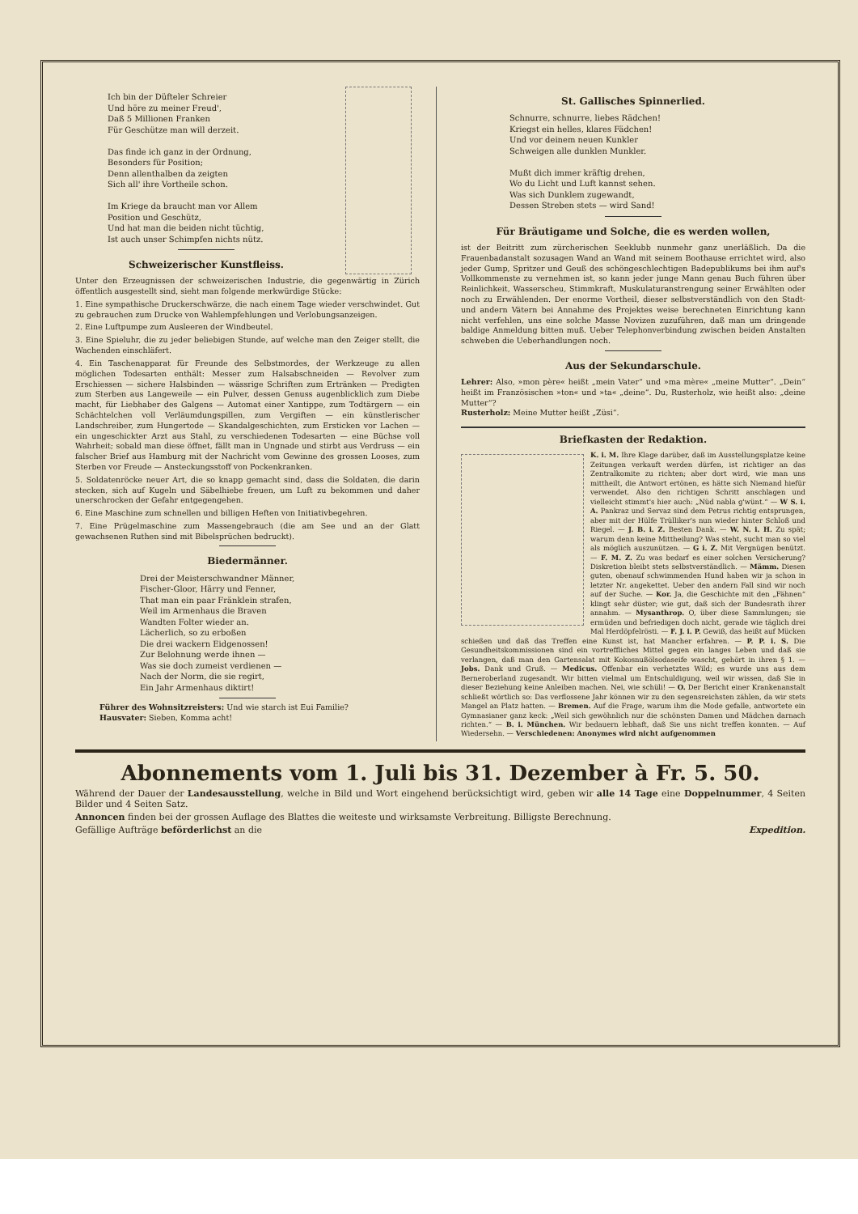Ich bin der Düfteler Schreier
Und höre zu meiner Freud',
Daß 5 Millionen Franken
Für Geschütze man will derzeit.
Das finde ich ganz in der Ordnung,
Besonders für Position;
Denn allenthalben da zeigten
Sich all' ihre Vortheile schon.
Im Kriege da braucht man vor Allem
Position und Geschütz,
Und hat man die beiden nicht tüchtig,
Ist auch unser Schimpfen nichts nütz.
Schweizerischer Kunstfleiss.
Unter den Erzeugnissen der schweizerischen Industrie, die gegenwärtig in Zürich öffentlich ausgestellt sind, sieht man folgende merkwürdige Stücke:
1. Eine sympathische Druckerschwärze, die nach einem Tage wieder verschwindet. Gut zu gebrauchen zum Drucke von Wahlempfehlungen und Verlobungsanzeigen.
2. Eine Luftpumpe zum Ausleeren der Windbeutel.
3. Eine Spieluhr, die zu jeder beliebigen Stunde, auf welche man den Zeiger stellt, die Wachenden einschläfert.
4. Ein Taschenapparat für Freunde des Selbstmordes, der Werkzeuge zu allen möglichen Todesarten enthält: Messer zum Halsabschneiden — Revolver zum Erschiessen — sichere Halsbinden — wässrige Schriften zum Ertränken — Predigten zum Sterben aus Langeweile — ein Pulver, dessen Genuss augenblicklich zum Diebe macht, für Liebhaber des Galgens — Automat einer Xantippe, zum Todtärgern — ein Schächtelchen voll Verläumdungspillen, zum Vergiften — ein künstlerischer Landschreiber, zum Hungertode — Skandalgeschichten, zum Ersticken vor Lachen — ein ungeschickter Arzt aus Stahl, zu verschiedenen Todesarten — eine Büchse voll Wahrheit; sobald man diese öffnet, fällt man in Ungnade und stirbt aus Verdruss — ein falscher Brief aus Hamburg mit der Nachricht vom Gewinne des grossen Looses, zum Sterben vor Freude — Ansteckungsstoff von Pockenkranken.
5. Soldatenröcke neuer Art, die so knapp gemacht sind, dass die Soldaten, die darin stecken, sich auf Kugeln und Säbelhiebe freuen, um Luft zu bekommen und daher unerschrocken der Gefahr entgegengehen.
6. Eine Maschine zum schnellen und billigen Heften von Initiativbegehren.
7. Eine Prügelmaschine zum Massengebrauch (die am See und an der Glatt gewachsenen Ruthen sind mit Bibelsprüchen bedruckt).
Biedermänner.
Drei der Meisterschwandner Männer,
Fischer-Gloor, Härry und Fenner,
That man ein paar Fränklein strafen,
Weil im Armenhaus die Braven
Wandten Folter wieder an.
Lächerlich, so zu erboßen
Die drei wackern Eidgenossen!
Zur Belohnung werde ihnen —
Was sie doch zumeist verdienen —
Nach der Norm, die sie regirt,
Ein Jahr Armenhaus diktirt!
Führer des Wohnsitzreisters: Und wie starch ist Eui Familie?
Hausvater: Sieben, Komma acht!
St. Gallisches Spinnerlied.
Schnurre, schnurre, liebes Rädchen!
Kriegst ein helles, klares Fädchen!
Und vor deinem neuen Kunkler
Schweigen alle dunklen Munkler.
Mußt dich immer kräftig drehen,
Wo du Licht und Luft kannst sehen.
Was sich Dunklem zugewandt,
Dessen Streben stets — wird Sand!
Für Bräutigame und Solche, die es werden wollen,
ist der Beitritt zum zürcherischen Seeklubb nunmehr ganz unerläßlich. Da die Frauenbadanstalt sozusagen Wand an Wand mit seinem Boothause errichtet wird, also jeder Gump, Spritzer und Geuß des schöngeschlechtigen Badepublikums bei ihm auf's Vollkommenste zu vernehmen ist, so kann jeder junge Mann genau Buch führen über Reinlichkeit, Wasserscheu, Stimmkraft, Muskulaturanstrengung seiner Erwählten oder noch zu Erwählenden. Der enorme Vortheil, dieser selbstverständlich von den Stadt- und andern Vätern bei Annahme des Projektes weise berechneten Einrichtung kann nicht verfehlen, uns eine solche Masse Novizen zuzuführen, daß man um dringende baldige Anmeldung bitten muß. Ueber Telephonverbindung zwischen beiden Anstalten schweben die Ueberhandlungen noch.
Aus der Sekundarschule.
Lehrer: Also, »mon père« heißt „mein Vater“ und »ma mère« „meine Mutter“. „Dein“ heißt im Französischen »ton« und »ta« „deine“. Du, Rusterholz, wie heißt also: „deine Mutter“?
Rusterholz: Meine Mutter heißt „Züsi“.
Briefkasten der Redaktion.
K. i. M. Ihre Klage darüber, daß im Ausstellungsplatze keine Zeitungen verkauft werden dürfen, ist richtiger an das Zentralkomite zu richten; aber dort wird, wie man uns mittheilt, die Antwort ertönen, es hätte sich Niemand hiefür verwendet. Also den richtigen Schritt anschlagen und vielleicht stimmt's hier auch: „Nüd nabla g'wünt.“ — W S. i. A. Pankraz und Servaz sind dem Petrus richtig entsprungen, aber mit der Hülfe Trülliker's nun wieder hinter Schloß und Riegel. — J. B. i. Z. Besten Dank. — W. N. i. H. Zu spät; warum denn keine Mittheilung? Was steht, sucht man so viel als möglich auszunützen. — G i. Z. Mit Vergnügen benützt. — F. M. Z. Zu was bedarf es einer solchen Versicherung? Diskretion bleibt stets selbstverständlich. — Mämm. Diesen guten, obenauf schwimmenden Hund haben wir ja schon in letzter Nr. angekettet. Ueber den andern Fall sind wir noch auf der Suche. — Kor. Ja, die Geschichte mit den „Fähnen“ klingt sehr düster; wie gut, daß sich der Bundesrath ihrer annahm. — Mysanthrop. O, über diese Sammlungen; sie ermüden und befriedigen doch nicht, gerade wie täglich drei Mal Herdöpfelrösti. — F. J. i. P. Gewiß, das heißt auf Mücken schießen und daß das Treffen eine Kunst ist, hat Mancher erfahren. — P. P. i. S. Die Gesundheitskommissionen sind ein vortreffliches Mittel gegen ein langes Leben und daß sie verlangen, daß man den Gartensalat mit Kokosnußölsodaseife wascht, gehört in ihren § 1. — Jobs. Dank und Gruß. — Medicus. Offenbar ein verhetztes Wild; es wurde uns aus dem Berneroberland zugesandt. Wir bitten vielmal um Entschuldigung, weil wir wissen, daß Sie in dieser Beziehung keine Anleiben machen. Nei, wie schüli! — O. Der Bericht einer Krankenanstalt schließt wörtlich so: Das verflossene Jahr können wir zu den segensreichsten zählen, da wir stets Mangel an Platz hatten. — Bremen. Auf die Frage, warum ihm die Mode gefalle, antwortete ein Gymnasianer ganz keck: „Weil sich gewöhnlich nur die schönsten Damen und Mädchen darnach richten.“ — B. i. München. Wir bedauern lebhaft, daß Sie uns nicht treffen konnten. — Auf Wiedersehn. — Verschiedenen: Anonymes wird nicht aufgenommen
Abonnements vom 1. Juli bis 31. Dezember à Fr. 5. 50.
Während der Dauer der Landesausstellung, welche in Bild und Wort eingehend berücksichtigt wird, geben wir alle 14 Tage eine Doppelnummer, 4 Seiten Bilder und 4 Seiten Satz.
Annoncen finden bei der grossen Auflage des Blattes die weiteste und wirksamste Verbreitung. Billigste Berechnung.
Gefällige Aufträge beförderlichst an die Expedition.